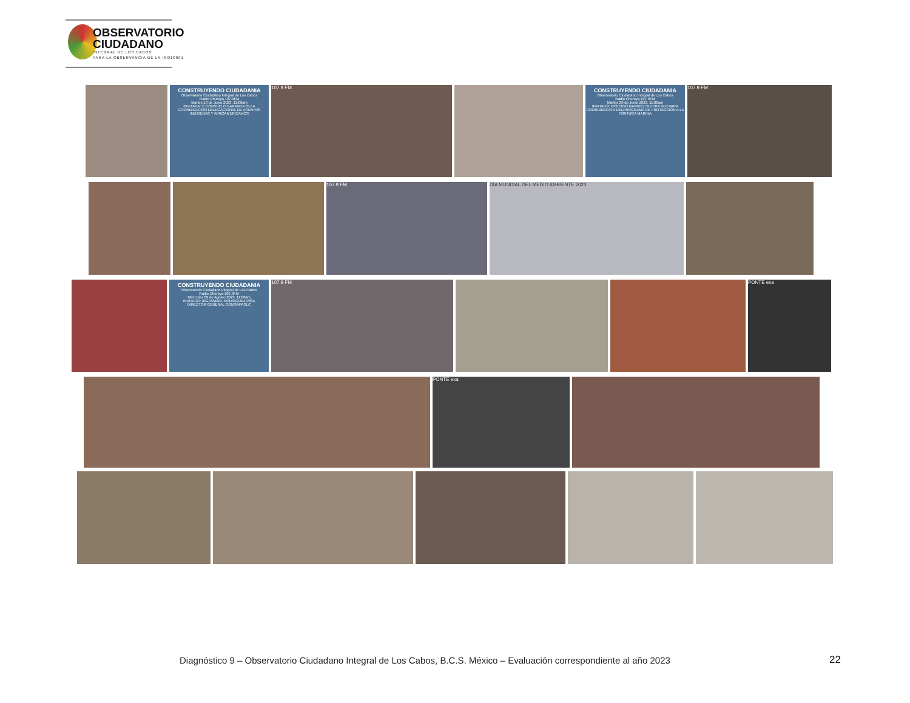OBSERVATORIO
CIUDADANO
INTEGRAL DE LOS CABOS
PARA LA OBSERVANCIA DE LA ISO18091
CONSTRUYENDO CIUDADANIA
Observatorio Ciudadano Integral de Los Cabos
Radio Chureya 107.9FM
Martes 13 de Junio 2023. 11:00am
INVITADA: C.CONSUELO BARANDA OLEA
COORDINACION DELEGACIONAL DE ASUNTOS INDIGENAS Y AFROAMERICANOS
107.9 FM
CONSTRUYENDO CIUDADANIA
Observatorio Ciudadano Integral de Los Cabos
Radio Chureya 107.9FM
Martes 20 de Junio 2023. 11:00am
INVITADO: BIÓLOGO GABRIEL OLVERA GUEVARA
COORDINACION DELPROGRAMA DE PROTECCIÓN A LA TORTUGA MARINA
107.9 FM
107.9 FM DÍA MUNDIAL DEL MEDIO AMBIENTE 2023
CONSTRUYENDO CIUDADANIA
Observatorio Ciudadano Integral de Los Cabos
Radio Chureya 107.9FM
Miercoles 09 de Agosto 2023. 11:00am
INVITADO: ING.ISMAEL RODRÍGUEZ PIÑA
DIRECTOR GENERAL OOMSAPASLC
107.9 FM PONTE exa
PONTE exa
Diagnóstico 9 – Observatorio Ciudadano Integral de Los Cabos, B.C.S. México – Evaluación correspondiente al año 2023
22